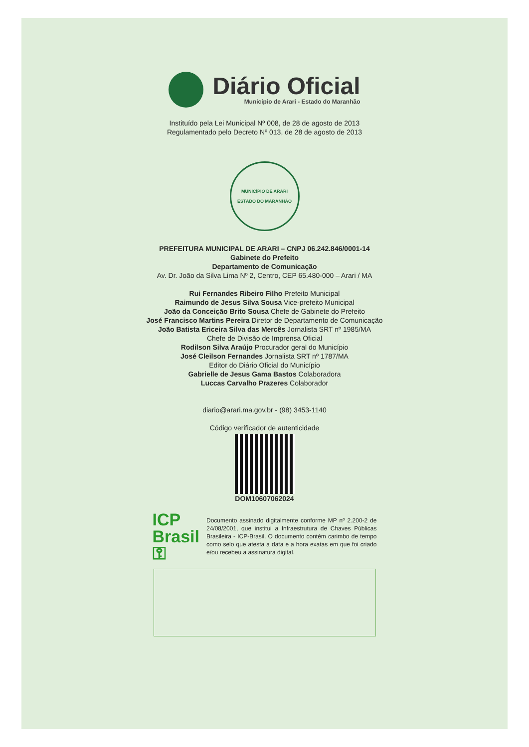Diário Oficial
Município de Arari - Estado do Maranhão
Instituído pela Lei Municipal Nº 008, de 28 de agosto de 2013
Regulamentado pelo Decreto Nº 013, de 28 de agosto de 2013
MUNICÍPIO DE ARARI
ESTADO DO MARANHÃO
PREFEITURA MUNICIPAL DE ARARI – CNPJ 06.242.846/0001-14
Gabinete do Prefeito
Departamento de Comunicação
Av. Dr. João da Silva Lima Nº 2, Centro, CEP 65.480-000 – Arari / MA
Rui Fernandes Ribeiro Filho Prefeito Municipal
Raimundo de Jesus Silva Sousa Vice-prefeito Municipal
João da Conceição Brito Sousa Chefe de Gabinete do Prefeito
José Francisco Martins Pereira Diretor de Departamento de Comunicação
João Batista Ericeira Silva das Mercês Jornalista SRT nº 1985/MA
Chefe de Divisão de Imprensa Oficial
Rodilson Silva Araújo Procurador geral do Município
José Cleilson Fernandes Jornalista SRT nº 1787/MA
Editor do Diário Oficial do Município
Gabrielle de Jesus Gama Bastos Colaboradora
Luccas Carvalho Prazeres Colaborador
diario@arari.ma.gov.br - (98) 3453-1140
Código verificador de autenticidade
DOM10607062024
ICP
Brasil
⚿
Documento assinado digitalmente conforme MP nº 2.200-2 de 24/08/2001, que institui a Infraestrutura de Chaves Públicas Brasileira - ICP-Brasil. O documento contém carimbo de tempo como selo que atesta a data e a hora exatas em que foi criado e/ou recebeu a assinatura digital.